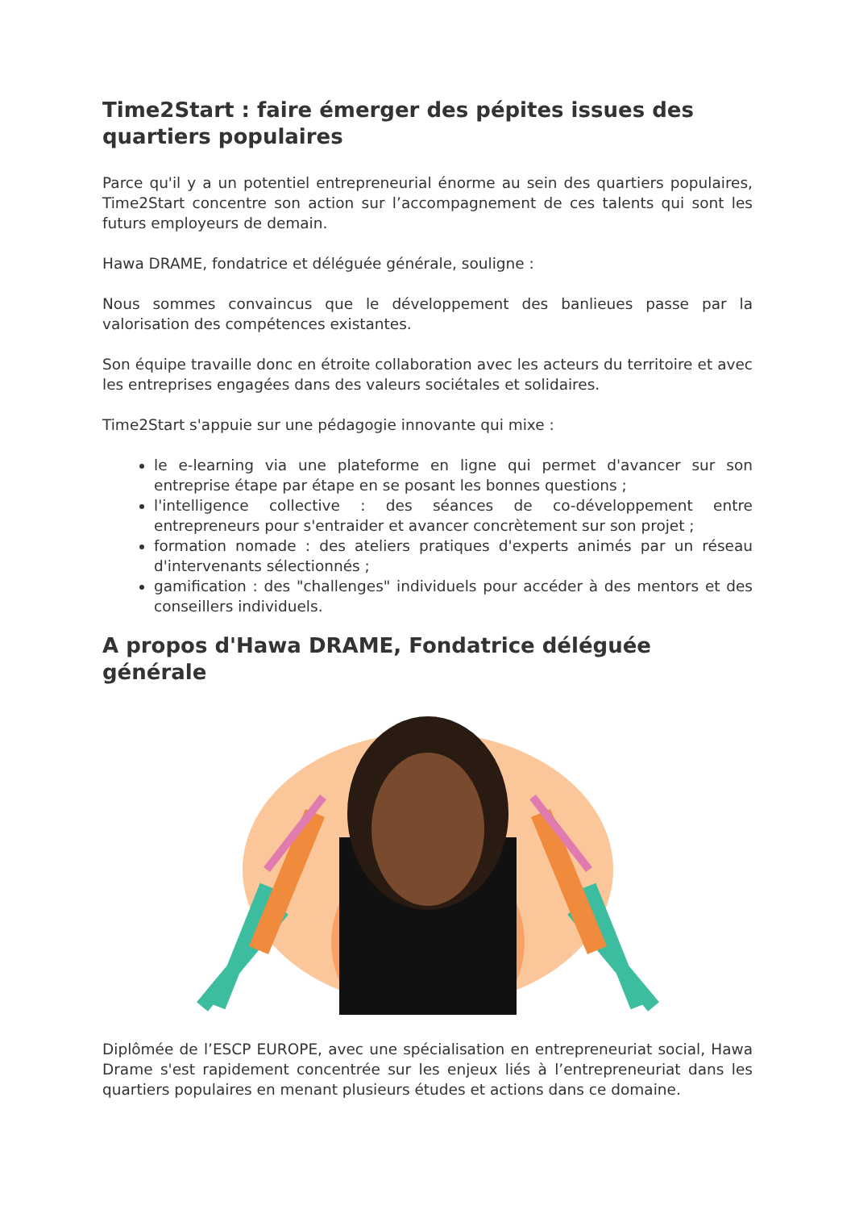Time2Start : faire émerger des pépites issues des quartiers populaires
Parce qu'il y a un potentiel entrepreneurial énorme au sein des quartiers populaires, Time2Start concentre son action sur l’accompagnement de ces talents qui sont les futurs employeurs de demain.
Hawa DRAME, fondatrice et déléguée générale, souligne :
Nous sommes convaincus que le développement des banlieues passe par la valorisation des compétences existantes.
Son équipe travaille donc en étroite collaboration avec les acteurs du territoire et avec les entreprises engagées dans des valeurs sociétales et solidaires.
Time2Start s'appuie sur une pédagogie innovante qui mixe :
le e-learning via une plateforme en ligne qui permet d'avancer sur son entreprise étape par étape en se posant les bonnes questions ;
l'intelligence collective : des séances de co-développement entre entrepreneurs pour s'entraider et avancer concrètement sur son projet ;
formation nomade : des ateliers pratiques d'experts animés par un réseau d'intervenants sélectionnés ;
gamification : des "challenges" individuels pour accéder à des mentors et des conseillers individuels.
A propos d'Hawa DRAME, Fondatrice déléguée générale
Diplômée de l’ESCP EUROPE, avec une spécialisation en entrepreneuriat social, Hawa Drame s'est rapidement concentrée sur les enjeux liés à l’entrepreneuriat dans les quartiers populaires en menant plusieurs études et actions dans ce domaine.